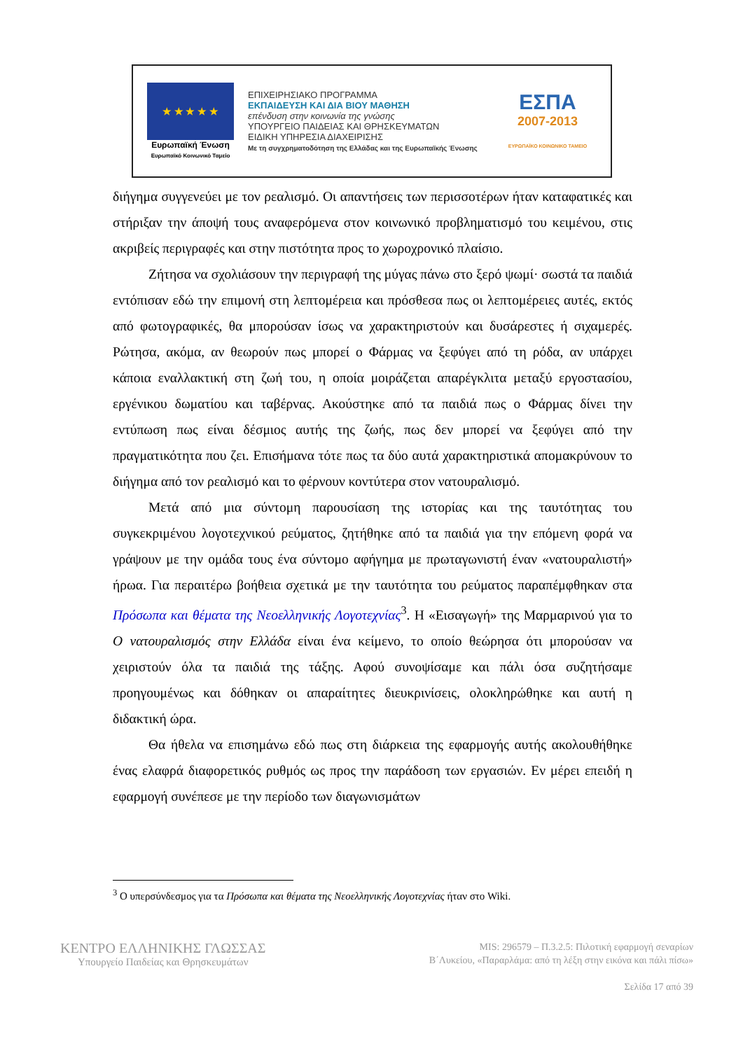★ ★ ★ ★ ★
Ευρωπαϊκή Ένωση
Ευρωπαϊκό Κοινωνικό Ταμείο
ΕΠΙΧΕΙΡΗΣΙΑΚΟ ΠΡΟΓΡΑΜΜΑ
ΕΚΠΑΙΔΕΥΣΗ ΚΑΙ ΔΙΑ ΒΙΟΥ ΜΑΘΗΣΗ
επένδυση στην κοινωνία της γνώσης
ΥΠΟΥΡΓΕΙΟ ΠΑΙΔΕΙΑΣ ΚΑΙ ΘΡΗΣΚΕΥΜΑΤΩΝ
ΕΙΔΙΚΗ ΥΠΗΡΕΣΙΑ ΔΙΑΧΕΙΡΙΣΗΣ
Με τη συγχρηματοδότηση της Ελλάδας και της Ευρωπαϊκής Ένωσης
ΕΣΠΑ
2007-2013
ΕΥΡΩΠΑΪΚΟ ΚΟΙΝΩΝΙΚΟ ΤΑΜΕΙΟ
διήγημα συγγενεύει με τον ρεαλισμό. Οι απαντήσεις των περισσοτέρων ήταν καταφατικές και στήριξαν την άποψή τους αναφερόμενα στον κοινωνικό προβληματισμό του κειμένου, στις ακριβείς περιγραφές και στην πιστότητα προς το χωροχρονικό πλαίσιο.
Ζήτησα να σχολιάσουν την περιγραφή της μύγας πάνω στο ξερό ψωμί· σωστά τα παιδιά εντόπισαν εδώ την επιμονή στη λεπτομέρεια και πρόσθεσα πως οι λεπτομέρειες αυτές, εκτός από φωτογραφικές, θα μπορούσαν ίσως να χαρακτηριστούν και δυσάρεστες ή σιχαμερές. Ρώτησα, ακόμα, αν θεωρούν πως μπορεί ο Φάρμας να ξεφύγει από τη ρόδα, αν υπάρχει κάποια εναλλακτική στη ζωή του, η οποία μοιράζεται απαρέγκλιτα μεταξύ εργοστασίου, εργένικου δωματίου και ταβέρνας. Ακούστηκε από τα παιδιά πως ο Φάρμας δίνει την εντύπωση πως είναι δέσμιος αυτής της ζωής, πως δεν μπορεί να ξεφύγει από την πραγματικότητα που ζει. Επισήμανα τότε πως τα δύο αυτά χαρακτηριστικά απομακρύνουν το διήγημα από τον ρεαλισμό και το φέρνουν κοντύτερα στον νατουραλισμό.
Μετά από μια σύντομη παρουσίαση της ιστορίας και της ταυτότητας του συγκεκριμένου λογοτεχνικού ρεύματος, ζητήθηκε από τα παιδιά για την επόμενη φορά να γράψουν με την ομάδα τους ένα σύντομο αφήγημα με πρωταγωνιστή έναν «νατουραλιστή» ήρωα. Για περαιτέρω βοήθεια σχετικά με την ταυτότητα του ρεύματος παραπέμφθηκαν στα Πρόσωπα και θέματα της Νεοελληνικής Λογοτεχνίας<sup>3</sup>. Η «Εισαγωγή» της Μαρμαρινού για το Ο νατουραλισμός στην Ελλάδα είναι ένα κείμενο, το οποίο θεώρησα ότι μπορούσαν να χειριστούν όλα τα παιδιά της τάξης. Αφού συνοψίσαμε και πάλι όσα συζητήσαμε προηγουμένως και δόθηκαν οι απαραίτητες διευκρινίσεις, ολοκληρώθηκε και αυτή η διδακτική ώρα.
Θα ήθελα να επισημάνω εδώ πως στη διάρκεια της εφαρμογής αυτής ακολουθήθηκε ένας ελαφρά διαφορετικός ρυθμός ως προς την παράδοση των εργασιών. Εν μέρει επειδή η εφαρμογή συνέπεσε με την περίοδο των διαγωνισμάτων
<sup>3</sup> Ο υπερσύνδεσμος για τα Πρόσωπα και θέματα της Νεοελληνικής Λογοτεχνίας ήταν στο Wiki.
ΚΕΝΤΡΟ ΕΛΛΗΝΙΚΗΣ ΓΛΩΣΣΑΣ
Υπουργείο Παιδείας και Θρησκευμάτων
MIS: 296579 – Π.3.2.5: Πιλοτική εφαρμογή σεναρίων
Β΄Λυκείου, «Παραρλάμα: από τη λέξη στην εικόνα και πάλι πίσω»
Σελίδα 17 από 39